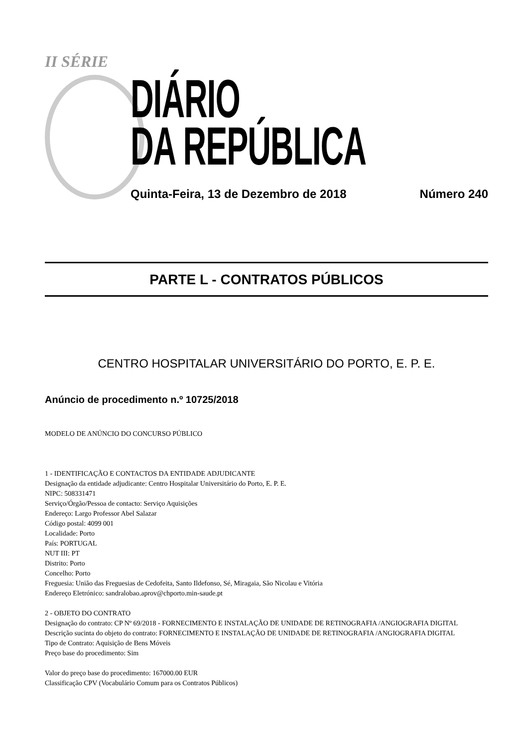II SÉRIE
DIÁRIO
DA REPÚBLICA
Quinta-Feira, 13 de Dezembro de 2018 Número 240
PARTE L - CONTRATOS PÚBLICOS
CENTRO HOSPITALAR UNIVERSITÁRIO DO PORTO, E. P. E.
Anúncio de procedimento n.º 10725/2018
MODELO DE ANÚNCIO DO CONCURSO PÚBLICO
1 - IDENTIFICAÇÃO E CONTACTOS DA ENTIDADE ADJUDICANTE
Designação da entidade adjudicante: Centro Hospitalar Universitário do Porto, E. P. E.
NIPC: 508331471
Serviço/Órgão/Pessoa de contacto: Serviço Aquisições
Endereço: Largo Professor Abel Salazar
Código postal: 4099 001
Localidade: Porto
País: PORTUGAL
NUT III: PT
Distrito: Porto
Concelho: Porto
Freguesia: União das Freguesias de Cedofeita, Santo Ildefonso, Sé, Miragaia, São Nicolau e Vitória
Endereço Eletrónico: sandralobao.aprov@chporto.min-saude.pt
2 - OBJETO DO CONTRATO
Designação do contrato: CP Nº 69/2018 - FORNECIMENTO E INSTALAÇÃO DE UNIDADE DE RETINOGRAFIA /ANGIOGRAFIA DIGITAL
Descrição sucinta do objeto do contrato: FORNECIMENTO E INSTALAÇÃO DE UNIDADE DE RETINOGRAFIA /ANGIOGRAFIA DIGITAL
Tipo de Contrato: Aquisição de Bens Móveis
Preço base do procedimento: Sim
Valor do preço base do procedimento: 167000.00 EUR
Classificação CPV (Vocabulário Comum para os Contratos Públicos)